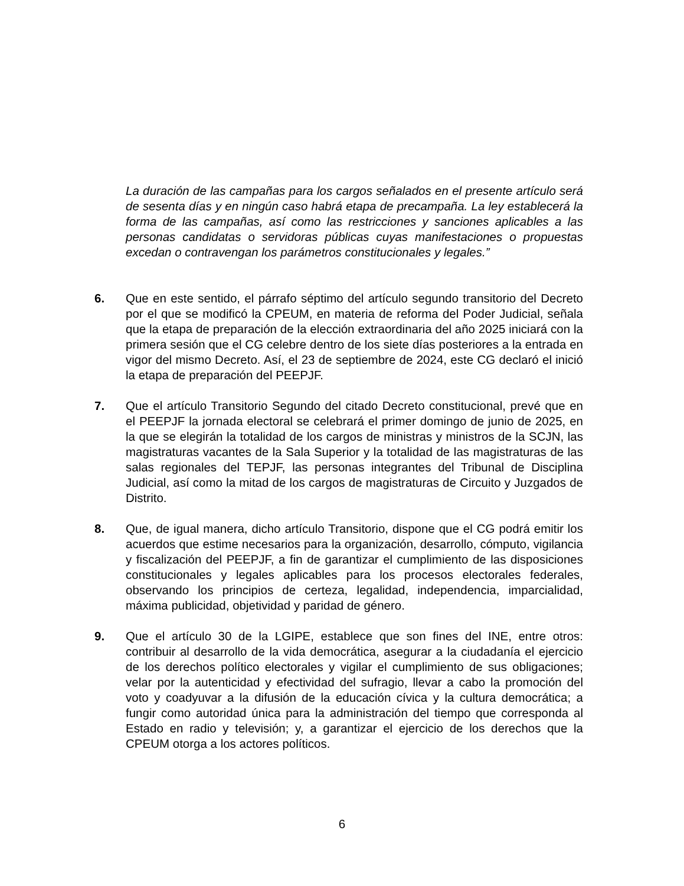La duración de las campañas para los cargos señalados en el presente artículo será de sesenta días y en ningún caso habrá etapa de precampaña. La ley establecerá la forma de las campañas, así como las restricciones y sanciones aplicables a las personas candidatas o servidoras públicas cuyas manifestaciones o propuestas excedan o contravengan los parámetros constitucionales y legales.”
6. Que en este sentido, el párrafo séptimo del artículo segundo transitorio del Decreto por el que se modificó la CPEUM, en materia de reforma del Poder Judicial, señala que la etapa de preparación de la elección extraordinaria del año 2025 iniciará con la primera sesión que el CG celebre dentro de los siete días posteriores a la entrada en vigor del mismo Decreto. Así, el 23 de septiembre de 2024, este CG declaró el inició la etapa de preparación del PEEPJF.
7. Que el artículo Transitorio Segundo del citado Decreto constitucional, prevé que en el PEEPJF la jornada electoral se celebrará el primer domingo de junio de 2025, en la que se elegirán la totalidad de los cargos de ministras y ministros de la SCJN, las magistraturas vacantes de la Sala Superior y la totalidad de las magistraturas de las salas regionales del TEPJF, las personas integrantes del Tribunal de Disciplina Judicial, así como la mitad de los cargos de magistraturas de Circuito y Juzgados de Distrito.
8. Que, de igual manera, dicho artículo Transitorio, dispone que el CG podrá emitir los acuerdos que estime necesarios para la organización, desarrollo, cómputo, vigilancia y fiscalización del PEEPJF, a fin de garantizar el cumplimiento de las disposiciones constitucionales y legales aplicables para los procesos electorales federales, observando los principios de certeza, legalidad, independencia, imparcialidad, máxima publicidad, objetividad y paridad de género.
9. Que el artículo 30 de la LGIPE, establece que son fines del INE, entre otros: contribuir al desarrollo de la vida democrática, asegurar a la ciudadanía el ejercicio de los derechos político electorales y vigilar el cumplimiento de sus obligaciones; velar por la autenticidad y efectividad del sufragio, llevar a cabo la promoción del voto y coadyuvar a la difusión de la educación cívica y la cultura democrática; a fungir como autoridad única para la administración del tiempo que corresponda al Estado en radio y televisión; y, a garantizar el ejercicio de los derechos que la CPEUM otorga a los actores políticos.
6